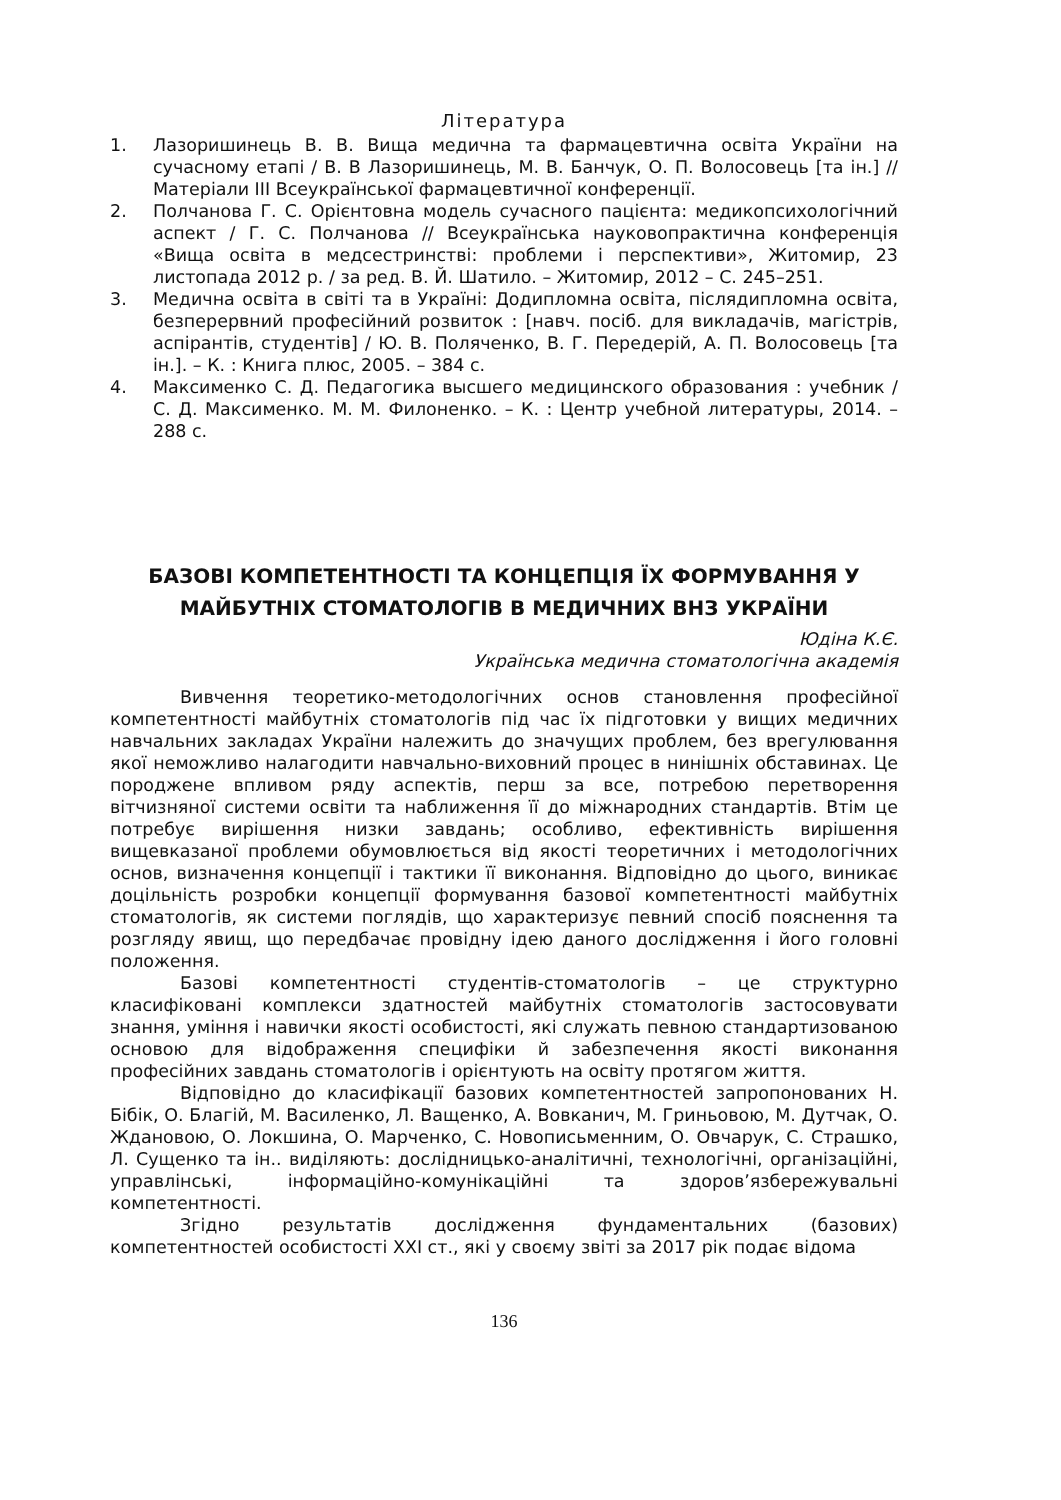Література
1. Лазоришинець В. В. Вища медична та фармацевтична освіта України на сучасному етапі / В. В Лазоришинець, М. В. Банчук, О. П. Волосовець [та ін.] // Матеріали ІІІ Всеукраїнської фармацевтичної конференції.
2. Полчанова Г. С. Орієнтовна модель сучасного пацієнта: медикопсихологічний аспект / Г. С. Полчанова // Всеукраїнська науковопрактична конференція «Вища освіта в медсестринстві: проблеми і перспективи», Житомир, 23 листопада 2012 р. / за ред. В. Й. Шатило. – Житомир, 2012 – С. 245–251.
3. Медична освіта в світі та в Україні: Додипломна освіта, післядипломна освіта, безперервний професійний розвиток : [навч. посіб. для викладачів, магістрів, аспірантів, студентів] / Ю. В. Поляченко, В. Г. Передерій, А. П. Волосовець [та ін.]. – К. : Книга плюс, 2005. – 384 с.
4. Максименко С. Д. Педагогика высшего медицинского образования : учебник / С. Д. Максименко. М. М. Филоненко. – К. : Центр учебной литературы, 2014. – 288 с.
БАЗОВІ КОМПЕТЕНТНОСТІ ТА КОНЦЕПЦІЯ ЇХ ФОРМУВАННЯ У МАЙБУТНІХ СТОМАТОЛОГІВ В МЕДИЧНИХ ВНЗ УКРАЇНИ
Юдіна К.Є.
Українська медична стоматологічна академія
Вивчення теоретико-методологічних основ становлення професійної компетентності майбутніх стоматологів під час їх підготовки у вищих медичних навчальних закладах України належить до значущих проблем, без врегулювання якої неможливо налагодити навчально-виховний процес в нинішніх обставинах. Це породжене впливом ряду аспектів, перш за все, потребою перетворення вітчизняної системи освіти та наближення її до міжнародних стандартів. Втім це потребує вирішення низки завдань; особливо, ефективність вирішення вищевказаної проблеми обумовлюється від якості теоретичних і методологічних основ, визначення концепції і тактики її виконання. Відповідно до цього, виникає доцільність розробки концепції формування базової компетентності майбутніх стоматологів, як системи поглядів, що характеризує певний спосіб пояснення та розгляду явищ, що передбачає провідну ідею даного дослідження і його головні положення.
Базові компетентності студентів-стоматологів – це структурно класифіковані комплекси здатностей майбутніх стоматологів застосовувати знання, уміння і навички якості особистості, які служать певною стандартизованою основою для відображення специфіки й забезпечення якості виконання професійних завдань стоматологів і орієнтують на освіту протягом життя.
Відповідно до класифікації базових компетентностей запропонованих Н. Бібік, О. Благій, М. Василенко, Л. Ващенко, А. Вовканич, М. Гриньовою, М. Дутчак, О. Ждановою, О. Локшина, О. Марченко, С. Новописьменним, О. Овчарук, С. Страшко, Л. Сущенко та ін.. виділяють: дослідницько-аналітичні, технологічні, організаційні, управлінські, інформаційно-комунікаційні та здоров’язбережувальні компетентності.
Згідно результатів дослідження фундаментальних (базових) компетентностей особистості XXI ст., які у своєму звіті за 2017 рік подає відома
136